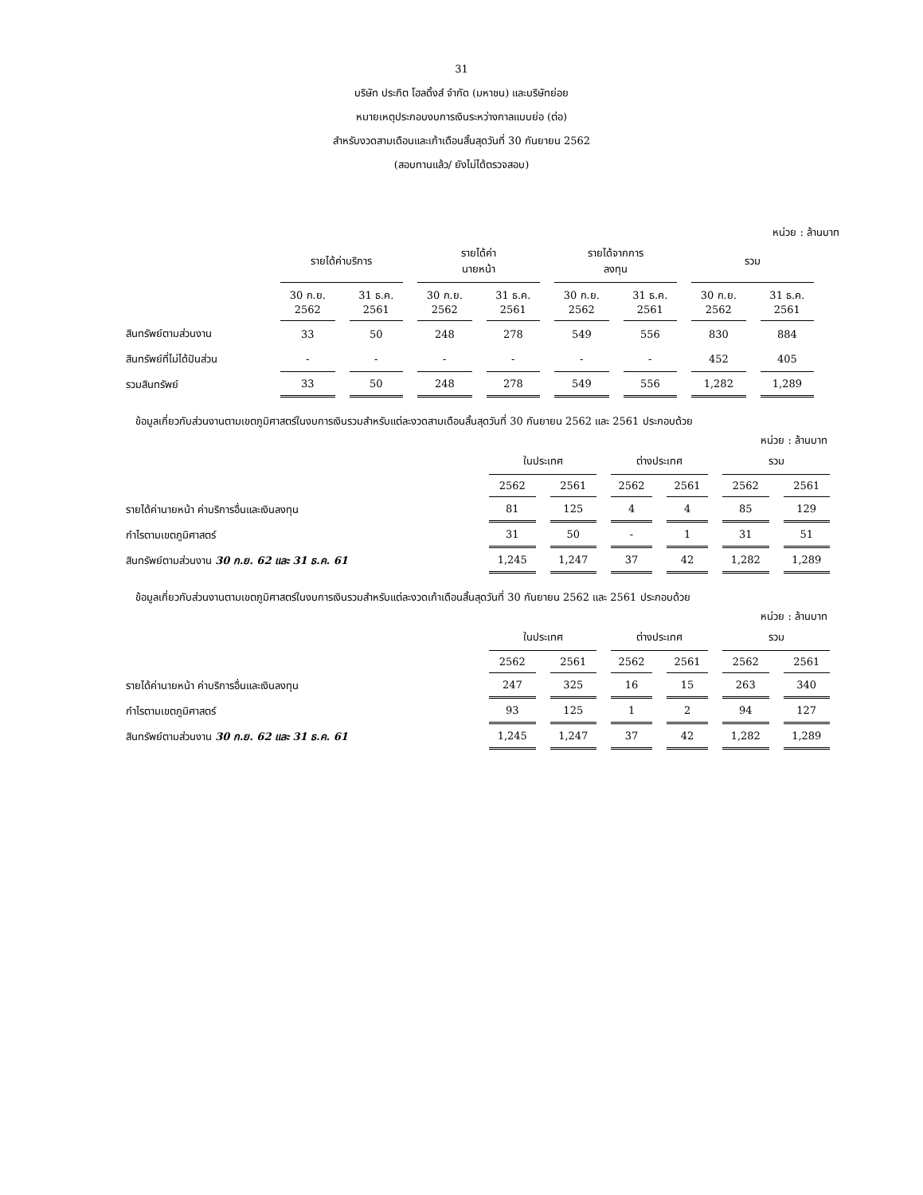31
บริษัท ประกิต โฮลดิ้งส์ จำกัด (มหาชน) และบริษัทย่อย
หมายเหตุประกอบงบการเงินระหว่างกาลแบบย่อ (ต่อ)
สำหรับงวดสามเดือนและเก้าเดือนสิ้นสุดวันที่ 30 กันยายน 2562
(สอบทานแล้ว/ ยังไม่ได้ตรวจสอบ)
หน่วย : ล้านบาท
| | รายได้ค่าบริการ | | รายได้ค่า นายหน้า | | รายได้จากการ ลงทุน | | รวม | |
| --- | --- | --- | --- | --- | --- | --- | --- | --- |
| | 30 ก.ย. 2562 | 31 ธ.ค. 2561 | 30 ก.ย. 2562 | 31 ธ.ค. 2561 | 30 ก.ย. 2562 | 31 ธ.ค. 2561 | 30 ก.ย. 2562 | 31 ธ.ค. 2561 |
| สินทรัพย์ตามส่วนงาน | 33 | 50 | 248 | 278 | 549 | 556 | 830 | 884 |
| สินทรัพย์ที่ไม่ได้ปันส่วน | - | - | - | - | - | - | 452 | 405 |
| รวมสินทรัพย์ | 33 | 50 | 248 | 278 | 549 | 556 | 1,282 | 1,289 |
ข้อมูลเกี่ยวกับส่วนงานตามเขตภูมิศาสตร์ในงบการเงินรวมสำหรับแต่ละงวดสามเดือนสิ้นสุดวันที่ 30 กันยายน 2562 และ 2561 ประกอบด้วย
หน่วย : ล้านบาท
| | ในประเทศ | | ต่างประเทศ | | รวม | |
| --- | --- | --- | --- | --- | --- | --- |
| | 2562 | 2561 | 2562 | 2561 | 2562 | 2561 |
| รายได้ค่านายหน้า ค่าบริการอื่นและเงินลงทุน | 81 | 125 | 4 | 4 | 85 | 129 |
| กำไรตามเขตภูมิศาสตร์ | 31 | 50 | - | 1 | 31 | 51 |
| สินทรัพย์ตามส่วนงาน 30 ก.ย. 62 และ 31 ธ.ค. 61 | 1,245 | 1,247 | 37 | 42 | 1,282 | 1,289 |
ข้อมูลเกี่ยวกับส่วนงานตามเขตภูมิศาสตร์ในงบการเงินรวมสำหรับแต่ละงวดเก้าเดือนสิ้นสุดวันที่ 30 กันยายน 2562 และ 2561 ประกอบด้วย
หน่วย : ล้านบาท
| | ในประเทศ | | ต่างประเทศ | | รวม | |
| --- | --- | --- | --- | --- | --- | --- |
| | 2562 | 2561 | 2562 | 2561 | 2562 | 2561 |
| รายได้ค่านายหน้า ค่าบริการอื่นและเงินลงทุน | 247 | 325 | 16 | 15 | 263 | 340 |
| กำไรตามเขตภูมิศาสตร์ | 93 | 125 | 1 | 2 | 94 | 127 |
| สินทรัพย์ตามส่วนงาน 30 ก.ย. 62 และ 31 ธ.ค. 61 | 1,245 | 1,247 | 37 | 42 | 1,282 | 1,289 |